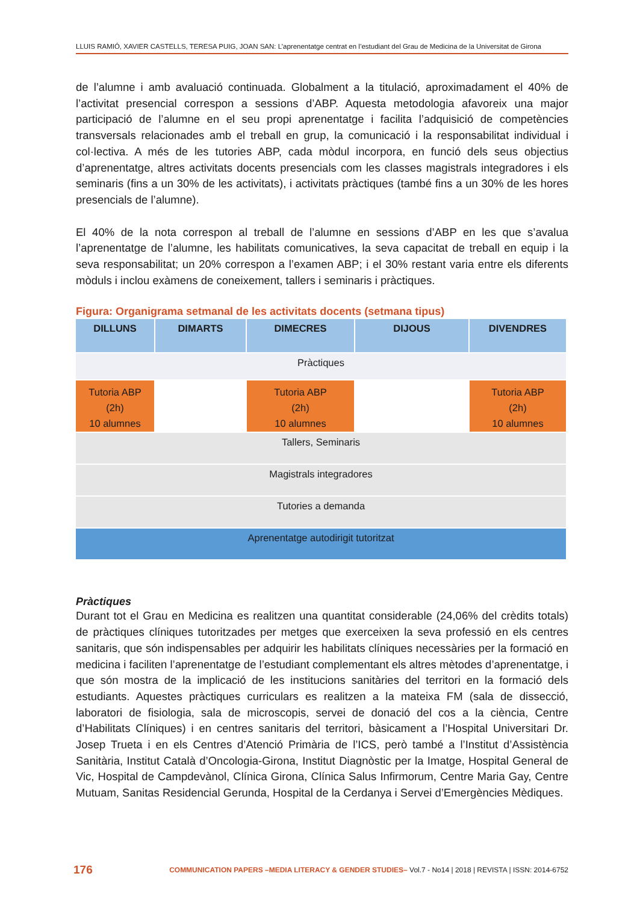LLUIS RAMIÓ, XAVIER CASTELLS, TERESA PUIG, JOAN SAN: L’aprenentatge centrat en l’estudiant del Grau de Medicina de la Universitat de Girona
de l’alumne i amb avaluació continuada. Globalment a la titulació, aproximadament el 40% de l’activitat presencial correspon a sessions d’ABP. Aquesta metodologia afavoreix una major participació de l’alumne en el seu propi aprenentatge i facilita l’adquisició de competències transversals relacionades amb el treball en grup, la comunicació i la responsabilitat individual i col·lectiva. A més de les tutories ABP, cada mòdul incorpora, en funció dels seus objectius d’aprenentatge, altres activitats docents presencials com les classes magistrals integradores i els seminaris (fins a un 30% de les activitats), i activitats pràctiques (també fins a un 30% de les hores presencials de l’alumne).
El 40% de la nota correspon al treball de l’alumne en sessions d’ABP en les que s’avalua l’aprenentatge de l’alumne, les habilitats comunicatives, la seva capacitat de treball en equip i la seva responsabilitat; un 20% correspon a l’examen ABP; i el 30% restant varia entre els diferents mòduls i inclou exàmens de coneixement, tallers i seminaris i pràctiques.
Figura: Organigrama setmanal de les activitats docents (setmana tipus)
| DILLUNS | DIMARTS | DIMECRES | DIJOUS | DIVENDRES |
| --- | --- | --- | --- | --- |
| Pràctiques | | | | |
| Tutoria ABP (2h) 10 alumnes | | Tutoria ABP (2h) 10 alumnes | | Tutoria ABP (2h) 10 alumnes |
| Tallers, Seminaris | | | | |
| Magistrals integradores | | | | |
| Tutories a demanda | | | | |
| Aprenentatge autodirigit tutoritzat | | | | |
Pràctiques
Durant tot el Grau en Medicina es realitzen una quantitat considerable (24,06% del crèdits totals) de pràctiques clíniques tutoritzades per metges que exerceixen la seva professió en els centres sanitaris, que són indispensables per adquirir les habilitats clíniques necessàries per la formació en medicina i faciliten l’aprenentatge de l’estudiant complementant els altres mètodes d’aprenentatge, i que són mostra de la implicació de les institucions sanitàries del territori en la formació dels estudiants. Aquestes pràctiques curriculars es realitzen a la mateixa FM (sala de dissecció, laboratori de fisiologia, sala de microscopis, servei de donació del cos a la ciència, Centre d’Habilitats Clíniques) i en centres sanitaris del territori, bàsicament a l’Hospital Universitari Dr. Josep Trueta i en els Centres d’Atenció Primària de l’ICS, però també a l’Institut d’Assistència Sanitària, Institut Català d’Oncologia-Girona, Institut Diagnòstic per la Imatge, Hospital General de Vic, Hospital de Campdevànol, Clínica Girona, Clínica Salus Infirmorum, Centre Maria Gay, Centre Mutuam, Sanitas Residencial Gerunda, Hospital de la Cerdanya i Servei d’Emergències Mèdiques.
176 COMMUNICATION PAPERS –MEDIA LITERACY & GENDER STUDIES– Vol.7 - No14 | 2018 | REVISTA | ISSN: 2014-6752